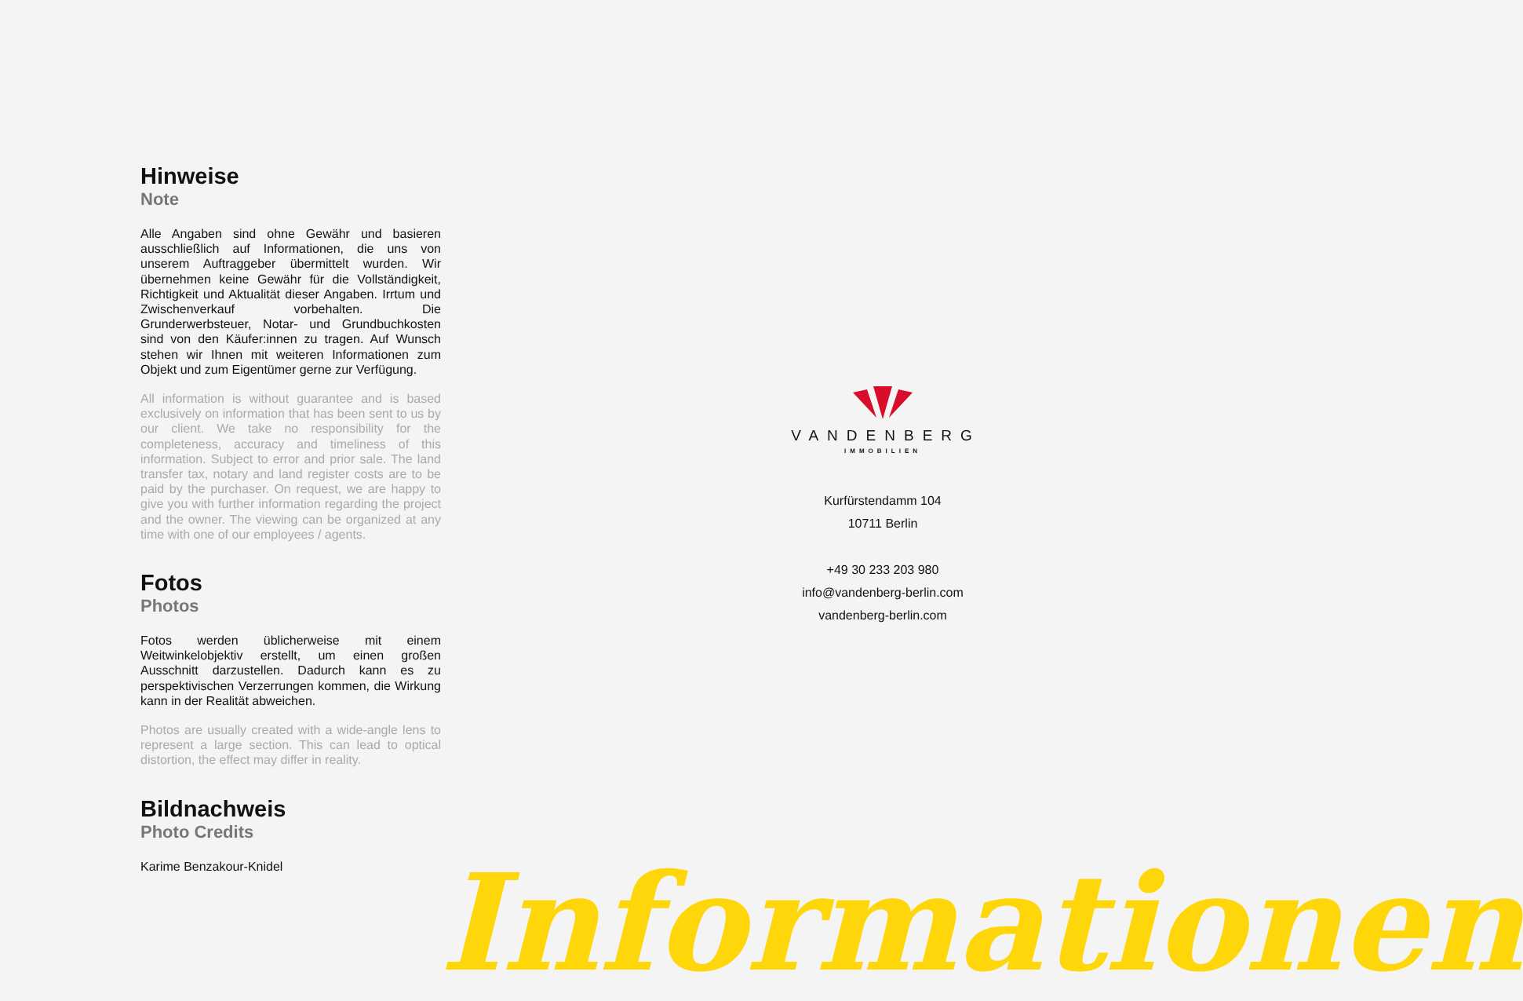Hinweise
Note
Alle Angaben sind ohne Gewähr und basieren ausschließlich auf Informationen, die uns von unserem Auftraggeber übermittelt wurden. Wir übernehmen keine Gewähr für die Vollständigkeit, Richtigkeit und Aktualität dieser Angaben. Irrtum und Zwischenverkauf vorbehalten. Die Grunderwerbsteuer, Notar- und Grundbuchkosten sind von den Käufer:innen zu tragen. Auf Wunsch stehen wir Ihnen mit weiteren Informationen zum Objekt und zum Eigentümer gerne zur Verfügung.
All information is without guarantee and is based exclusively on information that has been sent to us by our client. We take no responsibility for the completeness, accuracy and timeliness of this information. Subject to error and prior sale. The land transfer tax, notary and land register costs are to be paid by the purchaser. On request, we are happy to give you with further information regarding the project and the owner. The viewing can be organized at any time with one of our employees / agents.
Fotos
Photos
Fotos werden üblicherweise mit einem Weitwinkelobjektiv erstellt, um einen großen Ausschnitt darzustellen. Dadurch kann es zu perspektivischen Verzerrungen kommen, die Wirkung kann in der Realität abweichen.
Photos are usually created with a wide-angle lens to represent a large section. This can lead to optical distortion, the effect may differ in reality.
Bildnachweis
Photo Credits
Karime Benzakour-Knidel
VANDENBERG
IMMOBILIEN
Kurfürstendamm 104
10711 Berlin
+49 30 233 203 980
info@vandenberg-berlin.com
vandenberg-berlin.com
Informationen